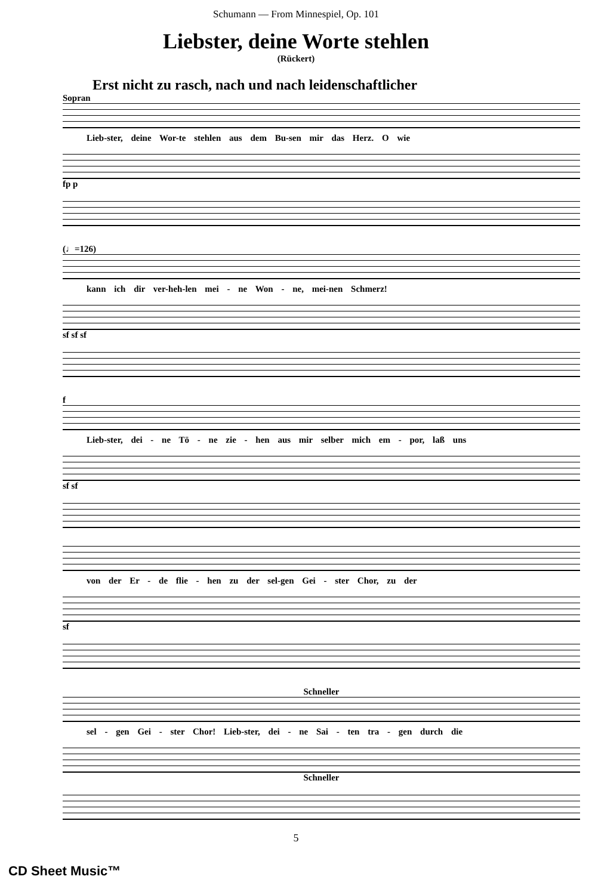Schumann — From Minnespiel, Op. 101
Liebster, deine Worte stehlen
(Rückert)
Erst nicht zu rasch, nach und nach leidenschaftlicher
Sopran
Lieb-ster, deine Wor-te stehlen aus dem Bu-sen mir das Herz. O wie
fp p
(♩=126)
kann ich dir ver-heh-len mei - ne Won - ne, mei-nen Schmerz!
sf sf sf
f
Lieb-ster, dei - ne Tö - ne zie - hen aus mir selber mich em - por, laß uns
sf sf
von der Er - de flie - hen zu der sel-gen Gei - ster Chor, zu der
sf
Schneller
sel - gen Gei - ster Chor! Lieb-ster, dei - ne Sai - ten tra - gen durch die
Schneller
5
CD Sheet Music™